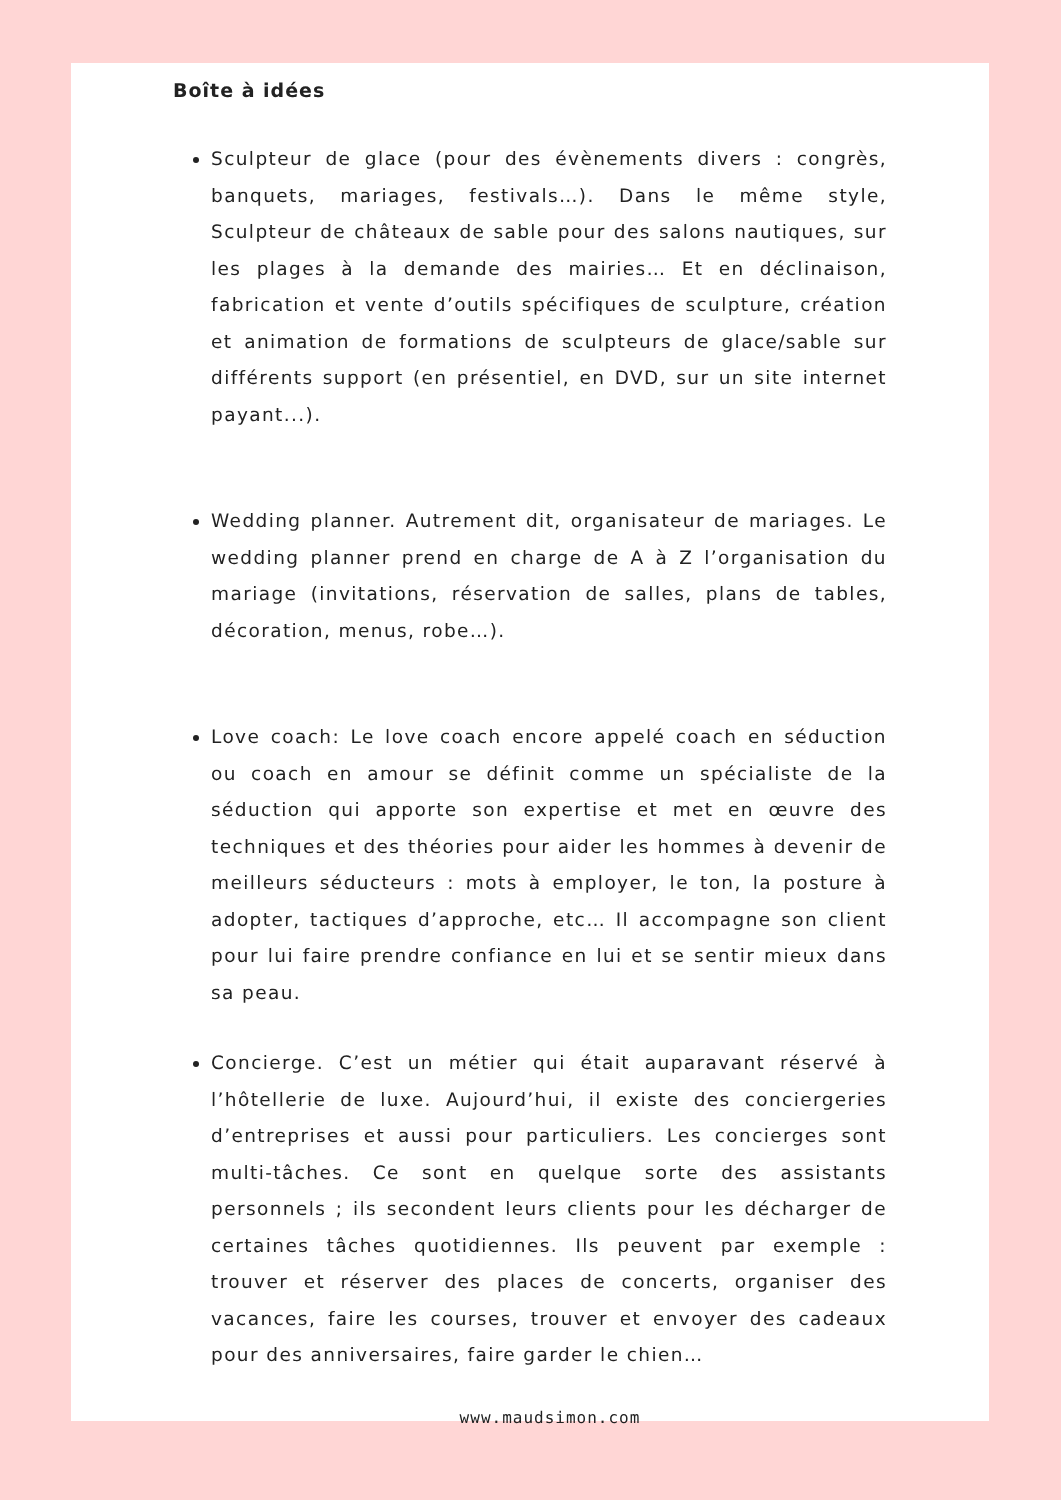Boîte à idées
Sculpteur de glace (pour des évènements divers : congrès, banquets, mariages, festivals…). Dans le même style, Sculpteur de châteaux de sable pour des salons nautiques, sur les plages à la demande des mairies… Et en déclinaison, fabrication et vente d’outils spécifiques de sculpture, création et animation de formations de sculpteurs de glace/sable sur différents support (en présentiel, en DVD, sur un site internet payant...).
Wedding planner. Autrement dit, organisateur de mariages. Le wedding planner prend en charge de A à Z l’organisation du mariage (invitations, réservation de salles, plans de tables, décoration, menus, robe…).
Love coach: Le love coach encore appelé coach en séduction ou coach en amour se définit comme un spécialiste de la séduction qui apporte son expertise et met en œuvre des techniques et des théories pour aider les hommes à devenir de meilleurs séducteurs : mots à employer, le ton, la posture à adopter, tactiques d’approche, etc… Il accompagne son client pour lui faire prendre confiance en lui et se sentir mieux dans sa peau.
Concierge. C’est un métier qui était auparavant réservé à l’hôtellerie de luxe. Aujourd’hui, il existe des conciergeries d’entreprises et aussi pour particuliers. Les concierges sont multi-tâches. Ce sont en quelque sorte des assistants personnels ; ils secondent leurs clients pour les décharger de certaines tâches quotidiennes. Ils peuvent par exemple : trouver et réserver des places de concerts, organiser des vacances, faire les courses, trouver et envoyer des cadeaux pour des anniversaires, faire garder le chien…
www.maudsimon.com